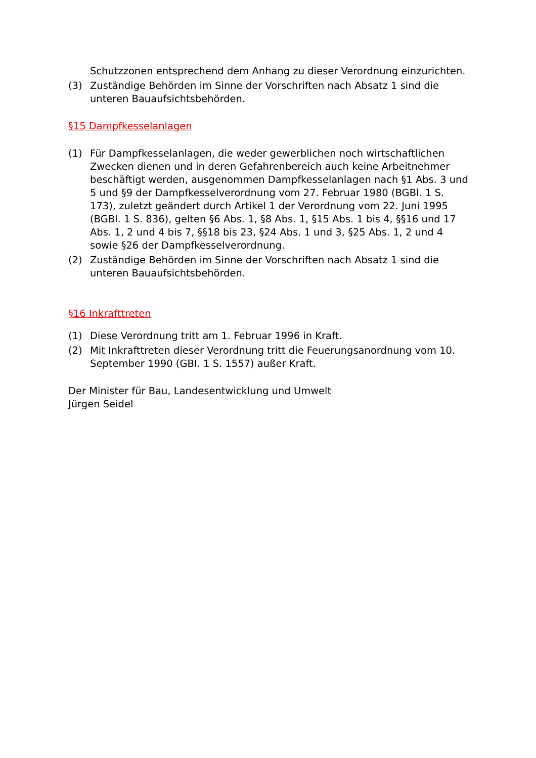Schutzzonen entsprechend dem Anhang zu dieser Verordnung einzurichten.
(3) Zuständige Behörden im Sinne der Vorschriften nach Absatz 1 sind die unteren Bauaufsichtsbehörden.
§15 Dampfkesselanlagen
(1) Für Dampfkesselanlagen, die weder gewerblichen noch wirtschaftlichen Zwecken dienen und in deren Gefahrenbereich auch keine Arbeitnehmer beschäftigt werden, ausgenommen Dampfkesselanlagen nach §1 Abs. 3 und 5 und §9 der Dampfkesselverordnung vom 27. Februar 1980 (BGBl. 1 S. 173), zuletzt geändert durch Artikel 1 der Verordnung vom 22. Juni 1995 (BGBl. 1 S. 836), gelten §6 Abs. 1, §8 Abs. 1, §15 Abs. 1 bis 4, §§16 und 17 Abs. 1, 2 und 4 bis 7, §§18 bis 23, §24 Abs. 1 und 3, §25 Abs. 1, 2 und 4 sowie §26 der Dampfkesselverordnung.
(2) Zuständige Behörden im Sinne der Vorschriften nach Absatz 1 sind die unteren Bauaufsichtsbehörden.
§16 Inkrafttreten
(1) Diese Verordnung tritt am 1. Februar 1996 in Kraft.
(2) Mit Inkrafttreten dieser Verordnung tritt die Feuerungsanordnung vom 10. September 1990 (GBI. 1 S. 1557) außer Kraft.
Der Minister für Bau, Landesentwicklung und Umwelt
Jürgen Seidel